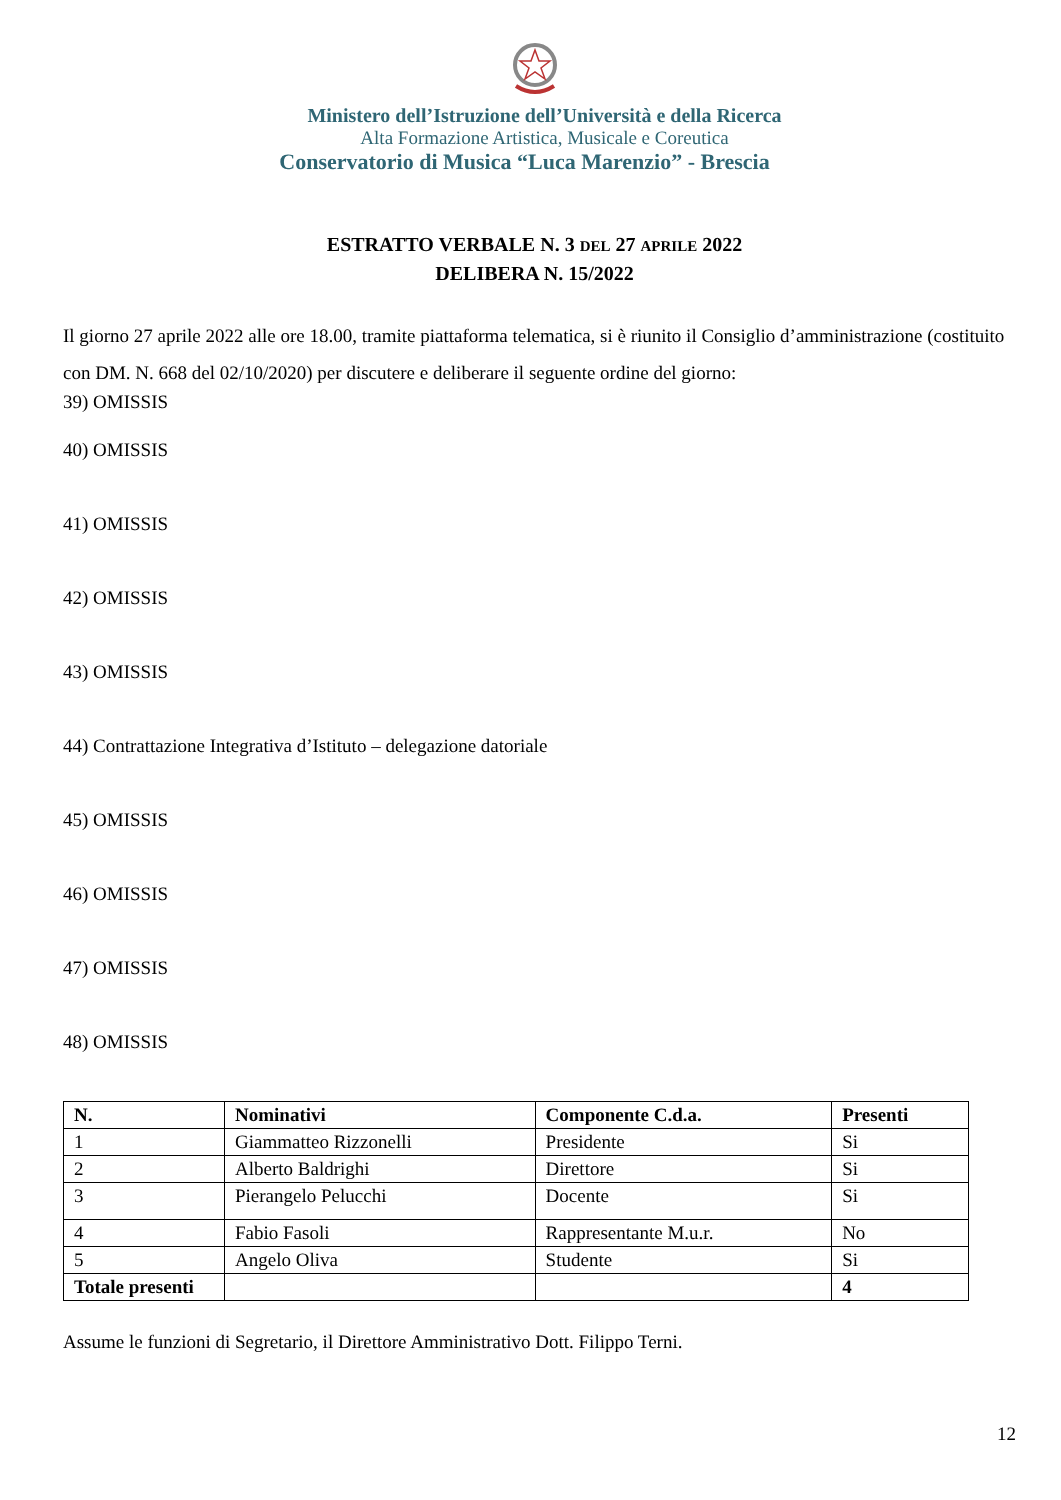Ministero dell’Istruzione dell’Università e della Ricerca
Alta Formazione Artistica, Musicale e Coreutica
Conservatorio di Musica “Luca Marenzio” - Brescia
ESTRATTO VERBALE N. 3 DEL 27 APRILE 2022
DELIBERA N. 15/2022
Il giorno 27 aprile 2022 alle ore 18.00, tramite piattaforma telematica, si è riunito il Consiglio d’amministrazione (costituito con DM. N. 668 del 02/10/2020) per discutere e deliberare il seguente ordine del giorno:
39) OMISSIS
40) OMISSIS
41) OMISSIS
42) OMISSIS
43) OMISSIS
44) Contrattazione Integrativa d’Istituto – delegazione datoriale
45) OMISSIS
46) OMISSIS
47) OMISSIS
48) OMISSIS
| N. | Nominativi | Componente C.d.a. | Presenti |
| --- | --- | --- | --- |
| 1 | Giammatteo Rizzonelli | Presidente | Si |
| 2 | Alberto Baldrighi | Direttore | Si |
| 3 | Pierangelo Pelucchi | Docente | Si |
| 4 | Fabio Fasoli | Rappresentante M.u.r. | No |
| 5 | Angelo Oliva | Studente | Si |
| Totale presenti | | | 4 |
Assume le funzioni di Segretario, il Direttore Amministrativo Dott. Filippo Terni.
12